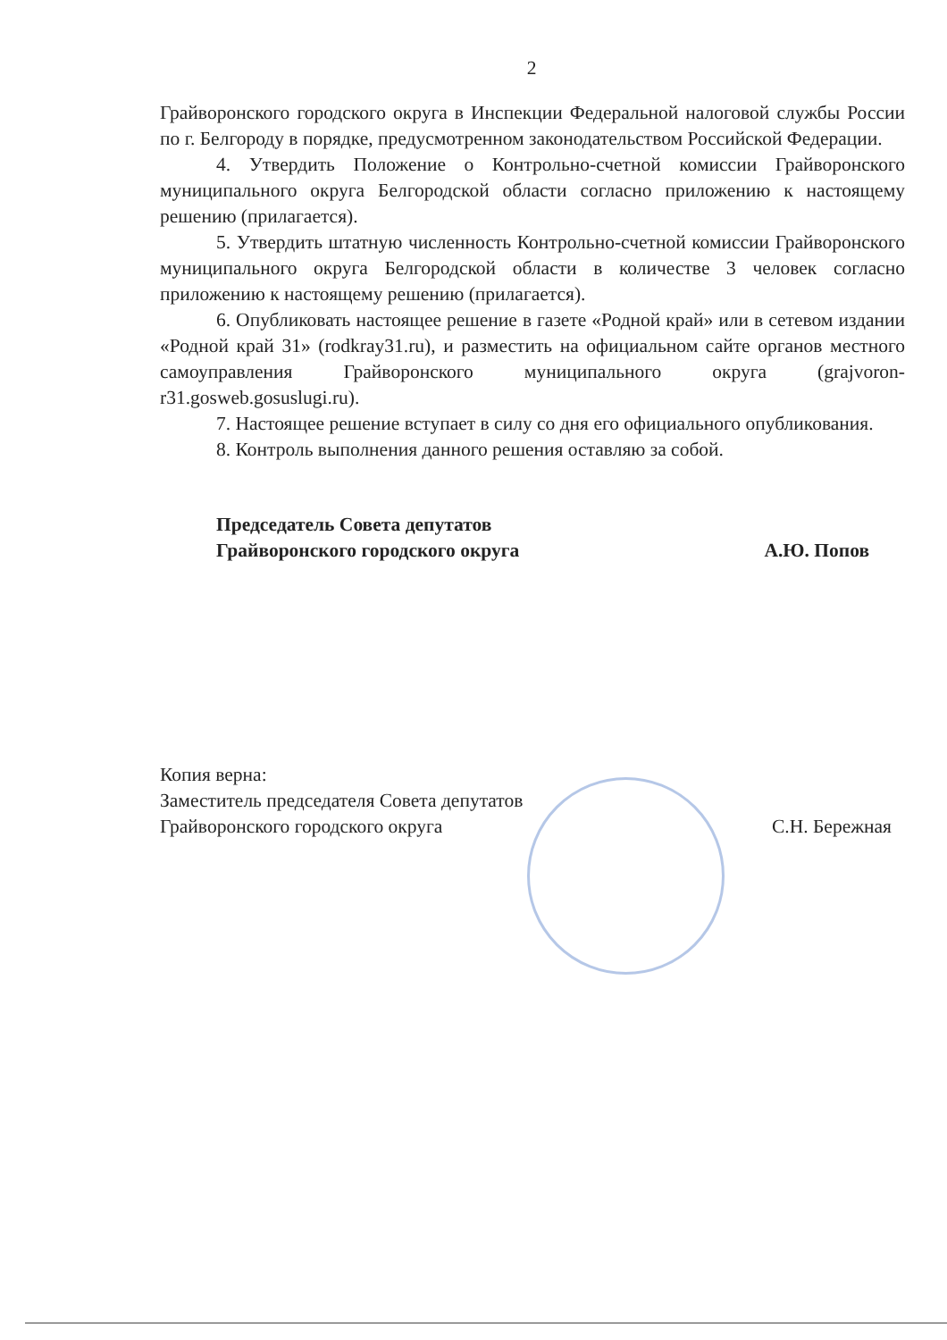2
Грайворонского городского округа в Инспекции Федеральной налоговой службы России по г. Белгороду в порядке, предусмотренном законодательством Российской Федерации.
4. Утвердить Положение о Контрольно-счетной комиссии Грайворонского муниципального округа Белгородской области согласно приложению к настоящему решению (прилагается).
5. Утвердить штатную численность Контрольно-счетной комиссии Грайворонского муниципального округа Белгородской области в количестве 3 человек согласно приложению к настоящему решению (прилагается).
6. Опубликовать настоящее решение в газете «Родной край» или в сетевом издании «Родной край 31» (rodkray31.ru), и разместить на официальном сайте органов местного самоуправления Грайворонского муниципального округа (grajvoron-r31.gosweb.gosuslugi.ru).
7. Настоящее решение вступает в силу со дня его официального опубликования.
8. Контроль выполнения данного решения оставляю за собой.
Председатель Совета депутатов
Грайворонского городского округа
А.Ю. Попов
Копия верна:
Заместитель председателя Совета депутатов
Грайворонского городского округа
С.Н. Бережная